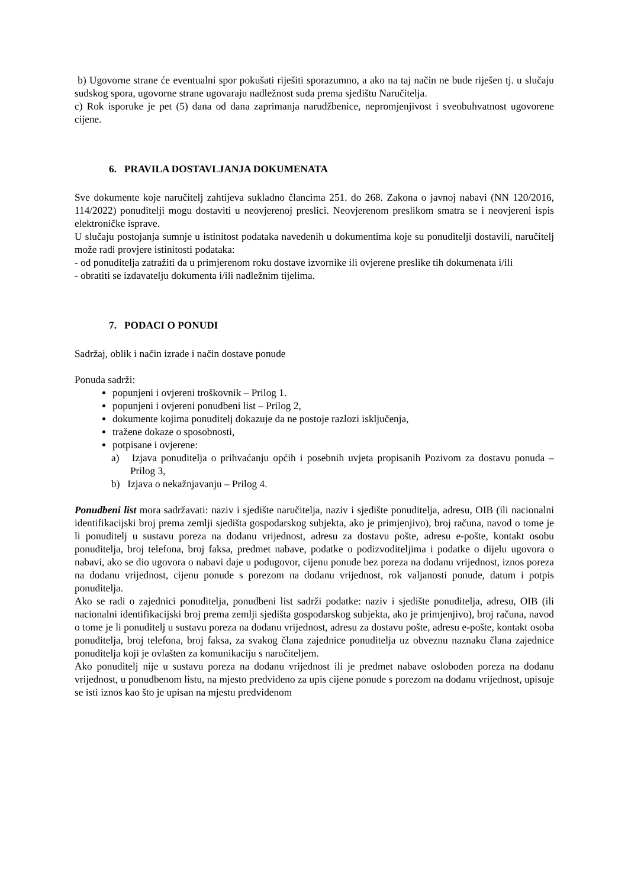b) Ugovorne strane će eventualni spor pokušati riješiti sporazumno, a ako na taj način ne bude riješen tj. u slučaju sudskog spora, ugovorne strane ugovaraju nadležnost suda prema sjedištu Naručitelja.
c) Rok isporuke je pet (5) dana od dana zaprimanja narudžbenice, nepromjenjivost i sveobuhvatnost ugovorene cijene.
6. PRAVILA DOSTAVLJANJA DOKUMENATA
Sve dokumente koje naručitelj zahtijeva sukladno člancima 251. do 268. Zakona o javnoj nabavi (NN 120/2016, 114/2022) ponuditelji mogu dostaviti u neovjerenoj preslici. Neovjerenom preslikom smatra se i neovjereni ispis elektroničke isprave.
U slučaju postojanja sumnje u istinitost podataka navedenih u dokumentima koje su ponuditelji dostavili, naručitelj može radi provjere istinitosti podataka:
- od ponuditelja zatražiti da u primjerenom roku dostave izvornike ili ovjerene preslike tih dokumenata i/ili
- obratiti se izdavatelju dokumenta i/ili nadležnim tijelima.
7. PODACI O PONUDI
Sadržaj, oblik i način izrade i način dostave ponude
Ponuda sadrži:
popunjeni i ovjereni troškovnik – Prilog 1.
popunjeni i ovjereni ponudbeni list – Prilog 2,
dokumente kojima ponuditelj dokazuje da ne postoje razlozi isključenja,
tražene dokaze o sposobnosti,
potpisane i ovjerene:
a) Izjava ponuditelja o prihvaćanju općih i posebnih uvjeta propisanih Pozivom za dostavu ponuda – Prilog 3,
b) Izjava o nekažnjavanju – Prilog 4.
Ponudbeni list mora sadržavati: naziv i sjedište naručitelja, naziv i sjedište ponuditelja, adresu, OIB (ili nacionalni identifikacijski broj prema zemlji sjedišta gospodarskog subjekta, ako je primjenjivo), broj računa, navod o tome je li ponuditelj u sustavu poreza na dodanu vrijednost, adresu za dostavu pošte, adresu e-pošte, kontakt osobu ponuditelja, broj telefona, broj faksa, predmet nabave, podatke o podizvoditeljima i podatke o dijelu ugovora o nabavi, ako se dio ugovora o nabavi daje u podugovor, cijenu ponude bez poreza na dodanu vrijednost, iznos poreza na dodanu vrijednost, cijenu ponude s porezom na dodanu vrijednost, rok valjanosti ponude, datum i potpis ponuditelja.
Ako se radi o zajednici ponuditelja, ponudbeni list sadrži podatke: naziv i sjedište ponuditelja, adresu, OIB (ili nacionalni identifikacijski broj prema zemlji sjedišta gospodarskog subjekta, ako je primjenjivo), broj računa, navod o tome je li ponuditelj u sustavu poreza na dodanu vrijednost, adresu za dostavu pošte, adresu e-pošte, kontakt osoba ponuditelja, broj telefona, broj faksa, za svakog člana zajednice ponuditelja uz obveznu naznaku člana zajednice ponuditelja koji je ovlašten za komunikaciju s naručiteljem.
Ako ponuditelj nije u sustavu poreza na dodanu vrijednost ili je predmet nabave oslobođen poreza na dodanu vrijednost, u ponudbenom listu, na mjesto predviđeno za upis cijene ponude s porezom na dodanu vrijednost, upisuje se isti iznos kao što je upisan na mjestu predviđenom